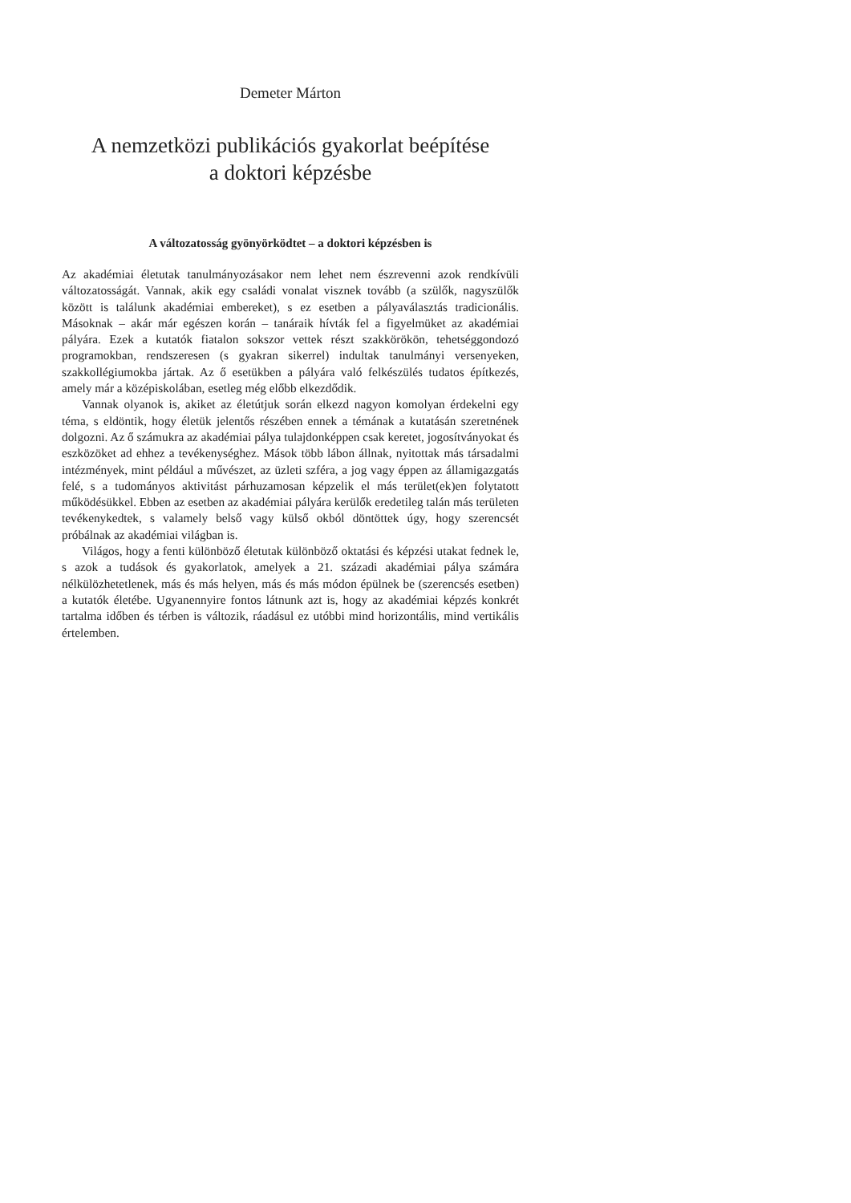Demeter Márton
A nemzetközi publikációs gyakorlat beépítése
a doktori képzésbe
A változatosság gyönyörködtet – a doktori képzésben is
Az akadémiai életutak tanulmányozásakor nem lehet nem észrevenni azok rendkívüli változatosságát. Vannak, akik egy családi vonalat visznek tovább (a szülők, nagyszülők között is találunk akadémiai embereket), s ez esetben a pályaválasztás tradicionális. Másoknak – akár már egészen korán – tanáraik hívták fel a figyelmüket az akadémiai pályára. Ezek a kutatók fiatalon sokszor vettek részt szakkörökön, tehetséggondozó programokban, rendszeresen (s gyakran sikerrel) indultak tanulmányi versenyeken, szakkollégiumokba jártak. Az ő esetükben a pályára való felkészülés tudatos építkezés, amely már a középiskolában, esetleg még előbb elkezdődik.
Vannak olyanok is, akiket az életútjuk során elkezd nagyon komolyan érdekelni egy téma, s eldöntik, hogy életük jelentős részében ennek a témának a kutatásán szeretnének dolgozni. Az ő számukra az akadémiai pálya tulajdonképpen csak keretet, jogosítványokat és eszközöket ad ehhez a tevékenységhez. Mások több lábon állnak, nyitottak más társadalmi intézmények, mint például a művészet, az üzleti szféra, a jog vagy éppen az államigazgatás felé, s a tudományos aktivitást párhuzamosan képzelik el más terület(ek)en folytatott működésükkel. Ebben az esetben az akadémiai pályára kerülők eredetileg talán más területen tevékenykedtek, s valamely belső vagy külső okból döntöttek úgy, hogy szerencsét próbálnak az akadémiai világban is.
Világos, hogy a fenti különböző életutak különböző oktatási és képzési utakat fednek le, s azok a tudások és gyakorlatok, amelyek a 21. századi akadémiai pálya számára nélkülözhetetlenek, más és más helyen, más és más módon épülnek be (szerencsés esetben) a kutatók életébe. Ugyanennyire fontos látnunk azt is, hogy az akadémiai képzés konkrét tartalma időben és térben is változik, ráadásul ez utóbbi mind horizontális, mind vertikális értelemben.